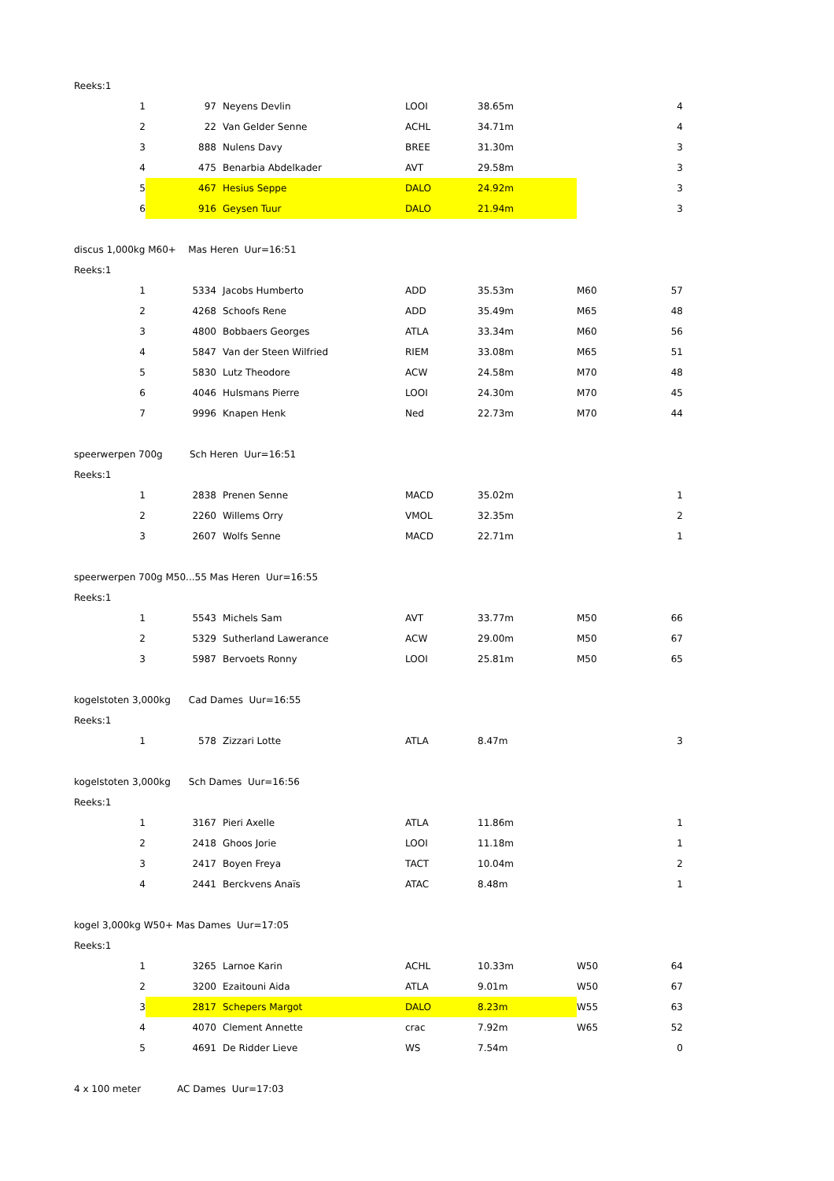| Reeks:1 | | | | | | | |
| | 1 | 97 | Neyens Devlin | LOOI | 38.65m | | 4 |
| | 2 | 22 | Van Gelder Senne | ACHL | 34.71m | | 4 |
| | 3 | 888 | Nulens Davy | BREE | 31.30m | | 3 |
| | 4 | 475 | Benarbia Abdelkader | AVT | 29.58m | | 3 |
| | 5 | 467 | Hesius Seppe | DALO | 24.92m | | 3 |
| | 6 | 916 | Geysen Tuur | DALO | 21.94m | | 3 |
| discus 1,000kg M60+ Mas Heren Uur=16:51 | | | | | | | |
| Reeks:1 | | | | | | | |
| | 1 | 5334 | Jacobs Humberto | ADD | 35.53m | M60 | 57 |
| | 2 | 4268 | Schoofs Rene | ADD | 35.49m | M65 | 48 |
| | 3 | 4800 | Bobbaers Georges | ATLA | 33.34m | M60 | 56 |
| | 4 | 5847 | Van der Steen Wilfried | RIEM | 33.08m | M65 | 51 |
| | 5 | 5830 | Lutz Theodore | ACW | 24.58m | M70 | 48 |
| | 6 | 4046 | Hulsmans Pierre | LOOI | 24.30m | M70 | 45 |
| | 7 | 9996 | Knapen Henk | Ned | 22.73m | M70 | 44 |
| speerwerpen 700g Sch Heren Uur=16:51 | | | | | | | |
| Reeks:1 | | | | | | | |
| | 1 | 2838 | Prenen Senne | MACD | 35.02m | | 1 |
| | 2 | 2260 | Willems Orry | VMOL | 32.35m | | 2 |
| | 3 | 2607 | Wolfs Senne | MACD | 22.71m | | 1 |
| speerwerpen 700g M50...55 Mas Heren Uur=16:55 | | | | | | | |
| Reeks:1 | | | | | | | |
| | 1 | 5543 | Michels Sam | AVT | 33.77m | M50 | 66 |
| | 2 | 5329 | Sutherland Lawerance | ACW | 29.00m | M50 | 67 |
| | 3 | 5987 | Bervoets Ronny | LOOI | 25.81m | M50 | 65 |
| kogelstoten 3,000kg Cad Dames Uur=16:55 | | | | | | | |
| Reeks:1 | | | | | | | |
| | 1 | 578 | Zizzari Lotte | ATLA | 8.47m | | 3 |
| kogelstoten 3,000kg Sch Dames Uur=16:56 | | | | | | | |
| Reeks:1 | | | | | | | |
| | 1 | 3167 | Pieri Axelle | ATLA | 11.86m | | 1 |
| | 2 | 2418 | Ghoos Jorie | LOOI | 11.18m | | 1 |
| | 3 | 2417 | Boyen Freya | TACT | 10.04m | | 2 |
| | 4 | 2441 | Berckvens Anaïs | ATAC | 8.48m | | 1 |
| kogel 3,000kg W50+ Mas Dames Uur=17:05 | | | | | | | |
| Reeks:1 | | | | | | | |
| | 1 | 3265 | Larnoe Karin | ACHL | 10.33m | W50 | 64 |
| | 2 | 3200 | Ezaitouni Aida | ATLA | 9.01m | W50 | 67 |
| | 3 | 2817 | Schepers Margot | DALO | 8.23m | W55 | 63 |
| | 4 | 4070 | Clement Annette | crac | 7.92m | W65 | 52 |
| | 5 | 4691 | De Ridder Lieve | WS | 7.54m | | 0 |
| 4 x 100 meter AC Dames Uur=17:03 | | | | | | | |